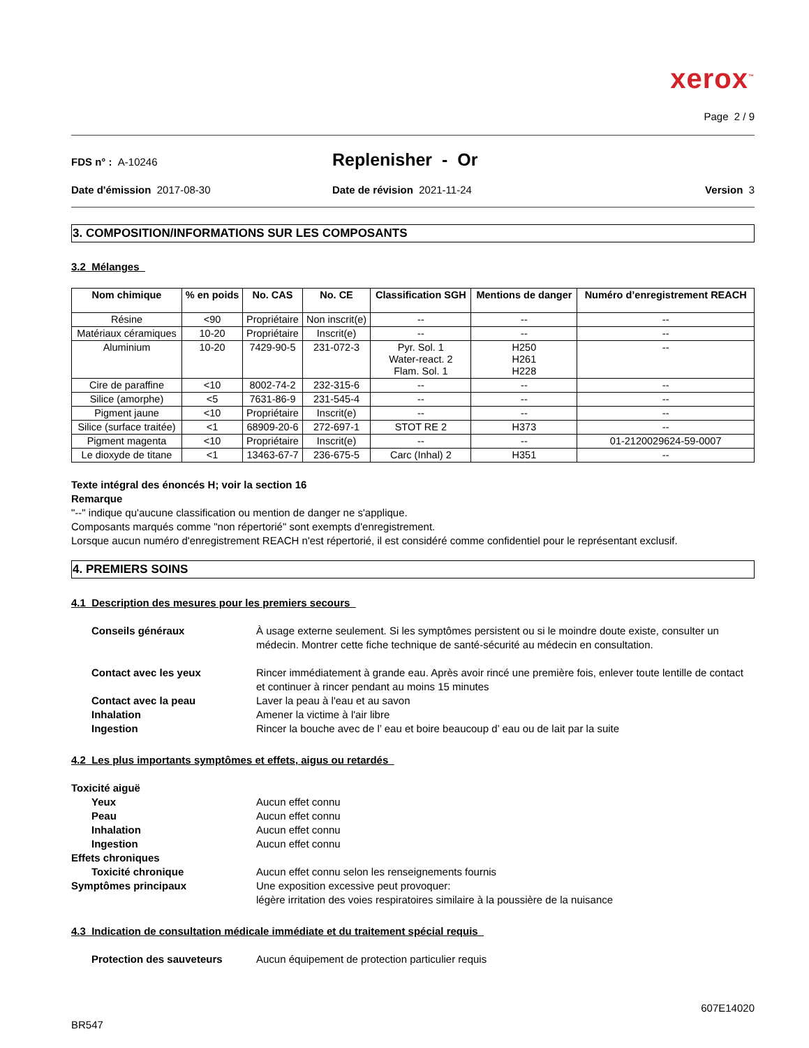xerox<sup>™</sup>
Page 2 / 9
FDS n° : A-10246
Replenisher - Or
Date d'émission 2017-08-30 Date de révision 2021-11-24 Version 3
3. COMPOSITION/INFORMATIONS SUR LES COMPOSANTS
3.2 Mélanges
| Nom chimique | % en poids | No. CAS | No. CE | Classification SGH | Mentions de danger | Numéro d’enregistrement REACH |
| --- | --- | --- | --- | --- | --- | --- |
| Résine | <90 | Propriétaire | Non inscrit(e) | -- | -- | -- |
| Matériaux céramiques | 10-20 | Propriétaire | Inscrit(e) | -- | -- | -- |
| Aluminium | 10-20 | 7429-90-5 | 231-072-3 | Pyr. Sol. 1 Water-react. 2 Flam. Sol. 1 | H250 H261 H228 | -- |
| Cire de paraffine | <10 | 8002-74-2 | 232-315-6 | -- | -- | -- |
| Silice (amorphe) | <5 | 7631-86-9 | 231-545-4 | -- | -- | -- |
| Pigment jaune | <10 | Propriétaire | Inscrit(e) | -- | -- | -- |
| Silice (surface traitée) | <1 | 68909-20-6 | 272-697-1 | STOT RE 2 | H373 | -- |
| Pigment magenta | <10 | Propriétaire | Inscrit(e) | -- | -- | 01-2120029624-59-0007 |
| Le dioxyde de titane | <1 | 13463-67-7 | 236-675-5 | Carc (Inhal) 2 | H351 | -- |
Texte intégral des énoncés H; voir la section 16
Remarque
"--" indique qu'aucune classification ou mention de danger ne s'applique.
Composants marqués comme "non répertorié" sont exempts d'enregistrement.
Lorsque aucun numéro d'enregistrement REACH n'est répertorié, il est considéré comme confidentiel pour le représentant exclusif.
4. PREMIERS SOINS
4.1 Description des mesures pour les premiers secours
Conseils généraux À usage externe seulement. Si les symptômes persistent ou si le moindre doute existe, consulter un médecin. Montrer cette fiche technique de santé-sécurité au médecin en consultation.
Contact avec les yeux Rincer immédiatement à grande eau. Après avoir rincé une première fois, enlever toute lentille de contact et continuer à rincer pendant au moins 15 minutes
Contact avec la peau Laver la peau à l'eau et au savon
Inhalation Amener la victime à l'air libre
Ingestion Rincer la bouche avec de l’ eau et boire beaucoup d’ eau ou de lait par la suite
4.2 Les plus importants symptômes et effets, aigus ou retardés
Toxicité aiguë
Yeux Aucun effet connu
Peau Aucun effet connu
Inhalation Aucun effet connu
Ingestion Aucun effet connu
Effets chroniques
Toxicité chronique Aucun effet connu selon les renseignements fournis
Symptômes principaux Une exposition excessive peut provoquer:
légère irritation des voies respiratoires similaire à la poussière de la nuisance
4.3 Indication de consultation médicale immédiate et du traitement spécial requis
Protection des sauveteurs Aucun équipement de protection particulier requis
607E14020
BR547